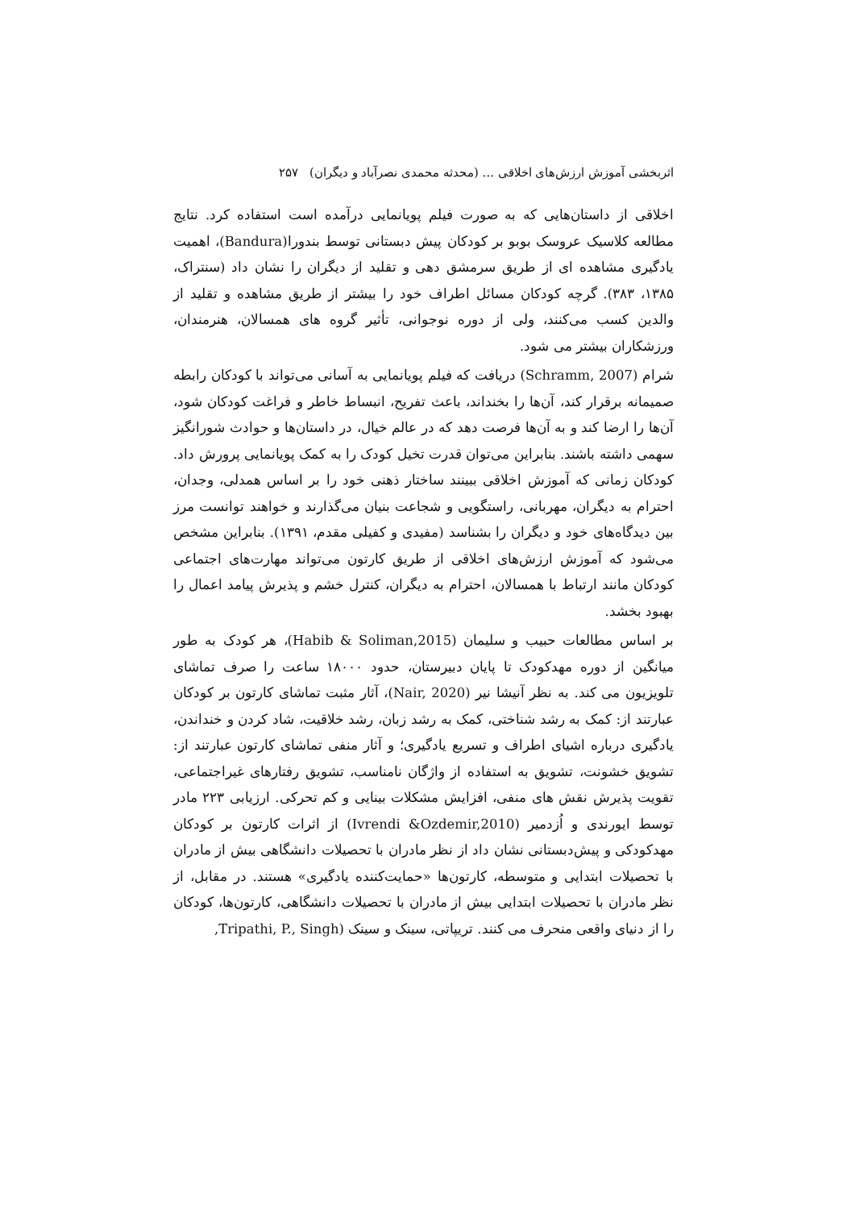اثربخشی آموزش ارزش‌های اخلاقی ... (محدثه محمدی نصرآباد و دیگران) ۲۵۷
اخلاقی از داستان‌هایی که به صورت فیلم پویانمایی درآمده است استفاده کرد. نتایج مطالعه کلاسیک عروسک بوبو بر کودکان پیش دبستانی توسط بندورا(Bandura)، اهمیت یادگیری مشاهده ای از طریق سرمشق دهی و تقلید از دیگران را نشان داد (سنتراک، ۱۳۸۵، ۳۸۳). گرچه کودکان مسائل اطراف خود را بیشتر از طریق مشاهده و تقلید از والدین کسب می‌کنند، ولی از دوره نوجوانی، تأثیر گروه های همسالان، هنرمندان، ورزشکاران بیشتر می شود.
شرام (Schramm, 2007) دریافت که فیلم پویانمایی به آسانی می‌تواند با کودکان رابطه صمیمانه برقرار کند، آن‌ها را بخنداند، باعث تفریح، انبساط خاطر و فراغت کودکان شود، آن‌ها را ارضا کند و به آن‌ها فرصت دهد که در عالم خیال، در داستان‌ها و حوادث شورانگیز سهمی داشته باشند. بنابراین می‌توان قدرت تخیل کودک را به کمک پویانمایی پرورش داد. کودکان زمانی که آموزش اخلاقی ببینند ساختار ذهنی خود را بر اساس همدلی، وجدان، احترام به دیگران، مهربانی، راستگویی و شجاعت بنیان می‌گذارند و خواهند توانست مرز بین دیدگاه‌های خود و دیگران را بشناسد (مفیدی و کفیلی مقدم، ۱۳۹۱). بنابراین مشخص می‌شود که آموزش ارزش‌های اخلاقی از طریق کارتون می‌تواند مهارت‌های اجتماعی کودکان مانند ارتباط با همسالان، احترام به دیگران، کنترل خشم و پذیرش پیامد اعمال را بهبود بخشد.
بر اساس مطالعات حبیب و سلیمان (Habib & Soliman,2015)، هر کودک به طور میانگین از دوره مهدکودک تا پایان دبیرستان، حدود ۱۸۰۰۰ ساعت را صرف تماشای تلویزیون می کند. به نظر آنیشا نیر (Nair, 2020)، آثار مثبت تماشای کارتون بر کودکان عبارتند از: کمک به رشد شناختی، کمک به رشد زبان، رشد خلاقیت، شاد کردن و خنداندن، یادگیری درباره اشیای اطراف و تسریع یادگیری؛ و آثار منفی تماشای کارتون عبارتند از: تشویق خشونت، تشویق به استفاده از واژگان نامناسب، تشویق رفتارهای غیراجتماعی، تقویت پذیرش نقش های منفی، افزایش مشکلات بینایی و کم تحرکی. ارزیابی ۲۲۳ مادر توسط ایورندی و اُزدمیر (Ivrendi &Ozdemir,2010) از اثرات کارتون بر کودکان مهدکودکی و پیش‌دبستانی نشان داد از نظر مادران با تحصیلات دانشگاهی بیش از مادران با تحصیلات ابتدایی و متوسطه، کارتون‌ها «حمایت‌کننده یادگیری» هستند. در مقابل، از نظر مادران با تحصیلات ابتدایی بیش از مادران با تحصیلات دانشگاهی، کارتون‌ها، کودکان را از دنیای واقعی منحرف می کنند. تریپاتی، سینک و سینک (Tripathi, P., Singh,